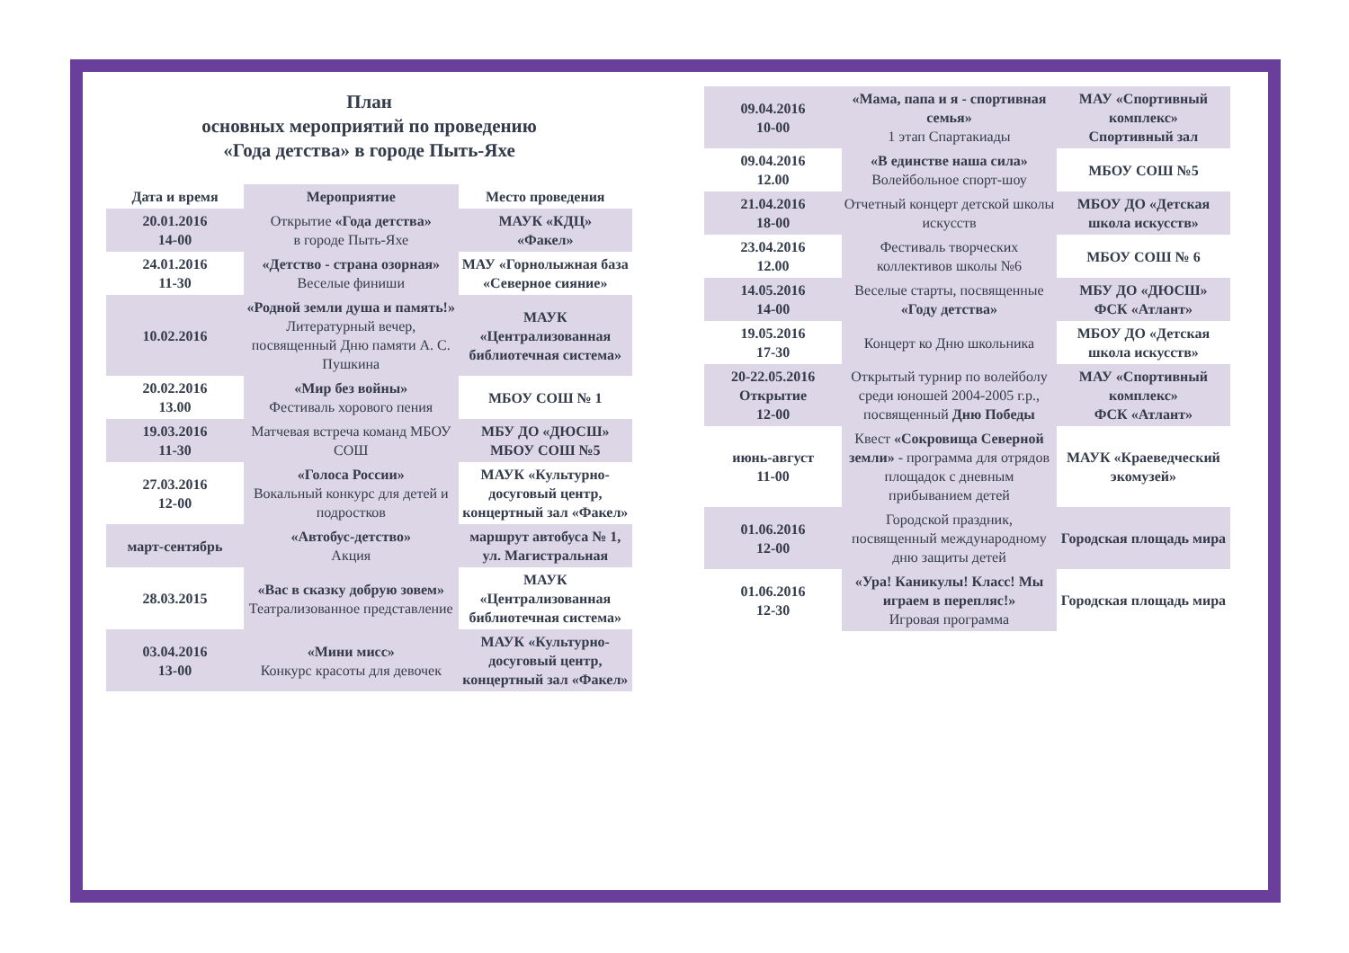План
основных мероприятий по проведению
«Года детства» в городе Пыть-Яхе
| Дата и время | Мероприятие | Место проведения |
| --- | --- | --- |
| 20.01.2016 14-00 | Открытие «Года детства» в городе Пыть-Яхе | МАУК «КДЦ» «Факел» |
| 24.01.2016 11-30 | «Детство - страна озорная» Веселые финиши | МАУ «Горнолыжная база «Северное сияние» |
| 10.02.2016 | «Родной земли душа и память!» Литературный вечер, посвященный Дню памяти А. С. Пушкина | МАУК «Централизованная библиотечная система» |
| 20.02.2016 13.00 | «Мир без войны» Фестиваль хорового пения | МБОУ СОШ № 1 |
| 19.03.2016 11-30 | Матчевая встреча команд МБОУ СОШ | МБУ ДО «ДЮСШ» МБОУ СОШ №5 |
| 27.03.2016 12-00 | «Голоса России» Вокальный конкурс для детей и подростков | МАУК «Культурно-досуговый центр, концертный зал «Факел» |
| март-сентябрь | «Автобус-детство» Акция | маршрут автобуса № 1, ул. Магистральная |
| 28.03.2015 | «Вас в сказку добрую зовем» Театрализованное представление | МАУК «Централизованная библиотечная система» |
| 03.04.2016 13-00 | «Мини мисс» Конкурс красоты для девочек | МАУК «Культурно-досуговый центр, концертный зал «Факел» |
| 09.04.2016 10-00 | «Мама, папа и я - спортивная семья» 1 этап Спартакиады | МАУ «Спортивный комплекс» Спортивный зал |
| 09.04.2016 12.00 | «В единстве наша сила» Волейбольное спорт-шоу | МБОУ СОШ №5 |
| 21.04.2016 18-00 | Отчетный концерт детской школы искусств | МБОУ ДО «Детская школа искусств» |
| 23.04.2016 12.00 | Фестиваль творческих коллективов школы №6 | МБОУ СОШ № 6 |
| 14.05.2016 14-00 | Веселые старты, посвященные «Году детства» | МБУ ДО «ДЮСШ» ФСК «Атлант» |
| 19.05.2016 17-30 | Концерт ко Дню школьника | МБОУ ДО «Детская школа искусств» |
| 20-22.05.2016 Открытие 12-00 | Открытый турнир по волейболу среди юношей 2004-2005 г.р., посвященный Дню Победы | МАУ «Спортивный комплекс» ФСК «Атлант» |
| июнь-август 11-00 | Квест «Сокровища Северной земли» - программа для отрядов площадок с дневным прибыванием детей | МАУК «Краеведческий экомузей» |
| 01.06.2016 12-00 | Городской праздник, посвященный международному дню защиты детей | Городская площадь мира |
| 01.06.2016 12-30 | «Ура! Каникулы! Класс! Мы играем в перепляс!» Игровая программа | Городская площадь мира |